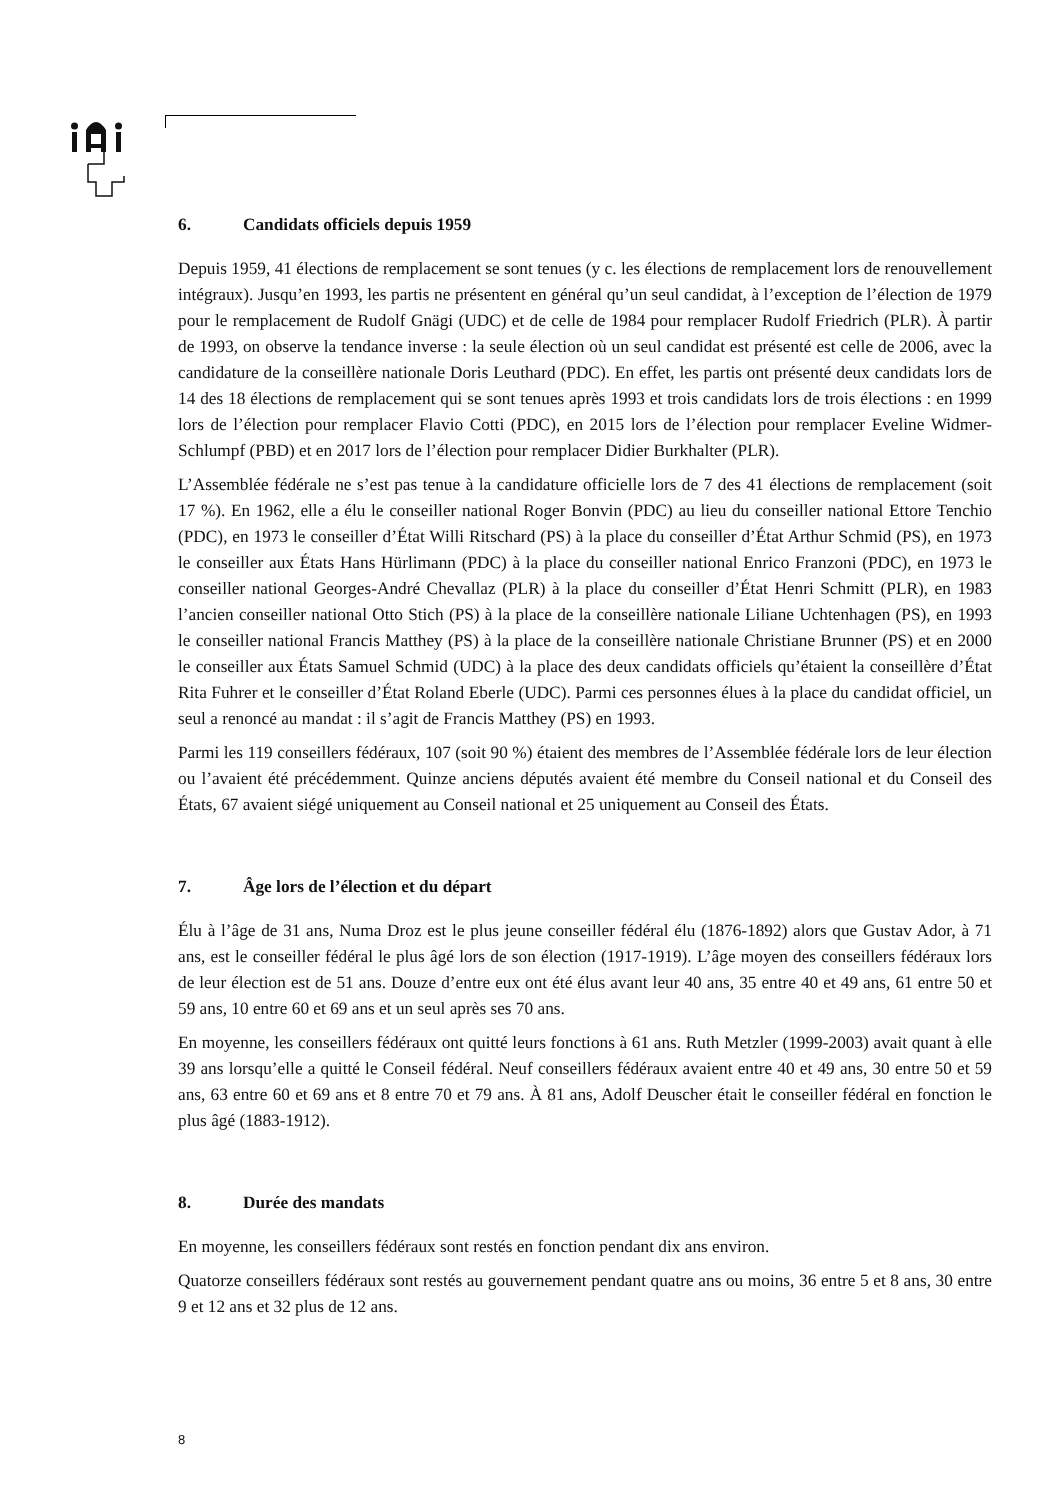6. Candidats officiels depuis 1959
Depuis 1959, 41 élections de remplacement se sont tenues (y c. les élections de remplacement lors de renouvellement intégraux). Jusqu’en 1993, les partis ne présentent en général qu’un seul candidat, à l’exception de l’élection de 1979 pour le remplacement de Rudolf Gnägi (UDC) et de celle de 1984 pour remplacer Rudolf Friedrich (PLR). À partir de 1993, on observe la tendance inverse : la seule élection où un seul candidat est présenté est celle de 2006, avec la candidature de la conseillère nationale Doris Leuthard (PDC). En effet, les partis ont présenté deux candidats lors de 14 des 18 élections de remplacement qui se sont tenues après 1993 et trois candidats lors de trois élections : en 1999 lors de l’élection pour remplacer Flavio Cotti (PDC), en 2015 lors de l’élection pour remplacer Eveline Widmer-Schlumpf (PBD) et en 2017 lors de l’élection pour remplacer Didier Burkhalter (PLR).
L’Assemblée fédérale ne s’est pas tenue à la candidature officielle lors de 7 des 41 élections de remplacement (soit 17 %). En 1962, elle a élu le conseiller national Roger Bonvin (PDC) au lieu du conseiller national Ettore Tenchio (PDC), en 1973 le conseiller d’État Willi Ritschard (PS) à la place du conseiller d’État Arthur Schmid (PS), en 1973 le conseiller aux États Hans Hürlimann (PDC) à la place du conseiller national Enrico Franzoni (PDC), en 1973 le conseiller national Georges-André Chevallaz (PLR) à la place du conseiller d’État Henri Schmitt (PLR), en 1983 l’ancien conseiller national Otto Stich (PS) à la place de la conseillère nationale Liliane Uchtenhagen (PS), en 1993 le conseiller national Francis Matthey (PS) à la place de la conseillère nationale Christiane Brunner (PS) et en 2000 le conseiller aux États Samuel Schmid (UDC) à la place des deux candidats officiels qu’étaient la conseillère d’État Rita Fuhrer et le conseiller d’État Roland Eberle (UDC). Parmi ces personnes élues à la place du candidat officiel, un seul a renoncé au mandat : il s’agit de Francis Matthey (PS) en 1993.
Parmi les 119 conseillers fédéraux, 107 (soit 90 %) étaient des membres de l’Assemblée fédérale lors de leur élection ou l’avaient été précédemment. Quinze anciens députés avaient été membre du Conseil national et du Conseil des États, 67 avaient siégé uniquement au Conseil national et 25 uniquement au Conseil des États.
7. Âge lors de l’élection et du départ
Élu à l’âge de 31 ans, Numa Droz est le plus jeune conseiller fédéral élu (1876-1892) alors que Gustav Ador, à 71 ans, est le conseiller fédéral le plus âgé lors de son élection (1917-1919). L’âge moyen des conseillers fédéraux lors de leur élection est de 51 ans. Douze d’entre eux ont été élus avant leur 40 ans, 35 entre 40 et 49 ans, 61 entre 50 et 59 ans, 10 entre 60 et 69 ans et un seul après ses 70 ans.
En moyenne, les conseillers fédéraux ont quitté leurs fonctions à 61 ans. Ruth Metzler (1999-2003) avait quant à elle 39 ans lorsqu’elle a quitté le Conseil fédéral. Neuf conseillers fédéraux avaient entre 40 et 49 ans, 30 entre 50 et 59 ans, 63 entre 60 et 69 ans et 8 entre 70 et 79 ans. À 81 ans, Adolf Deuscher était le conseiller fédéral en fonction le plus âgé (1883-1912).
8. Durée des mandats
En moyenne, les conseillers fédéraux sont restés en fonction pendant dix ans environ.
Quatorze conseillers fédéraux sont restés au gouvernement pendant quatre ans ou moins, 36 entre 5 et 8 ans, 30 entre 9 et 12 ans et 32 plus de 12 ans.
8